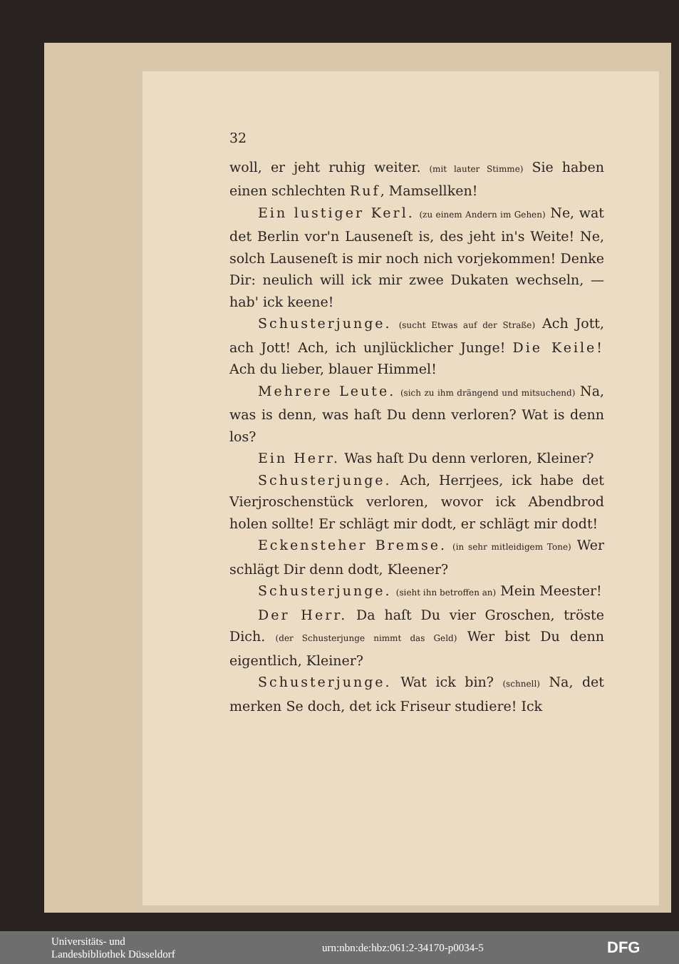32
woll, er jeht ruhig weiter. (mit lauter Stimme) Sie haben einen schlechten Ruf, Mamsellken!
Ein lustiger Kerl. (zu einem Andern im Gehen) Ne, wat det Berlin vor'n Lauseneſt is, des jeht in's Weite! Ne, solch Lauseneſt is mir noch nich vorjekommen! Denke Dir: neulich will ick mir zwee Dukaten wechseln, — hab' ick keene!
Schusterjunge. (sucht Etwas auf der Straße) Ach Jott, ach Jott! Ach, ich unjlücklicher Junge! Die Keile! Ach du lieber, blauer Himmel!
Mehrere Leute. (sich zu ihm drängend und mitsuchend) Na, was is denn, was haſt Du denn verloren? Wat is denn los?
Ein Herr. Was haſt Du denn verloren, Kleiner?
Schusterjunge. Ach, Herrjees, ick habe det Vierjroschenstück verloren, wovor ick Abendbrod holen sollte! Er schlägt mir dodt, er schlägt mir dodt!
Eckensteher Bremse. (in sehr mitleidigem Tone) Wer schlägt Dir denn dodt, Kleener?
Schusterjunge. (sieht ihn betroffen an) Mein Meester!
Der Herr. Da haſt Du vier Groschen, tröste Dich. (der Schusterjunge nimmt das Geld) Wer bist Du denn eigentlich, Kleiner?
Schusterjunge. Wat ick bin? (schnell) Na, det merken Se doch, det ick Friseur studiere! Ick
Universitäts- und
Landesbibliothek Düsseldorf
urn:nbn:de:hbz:061:2-34170-p0034-5
DFG